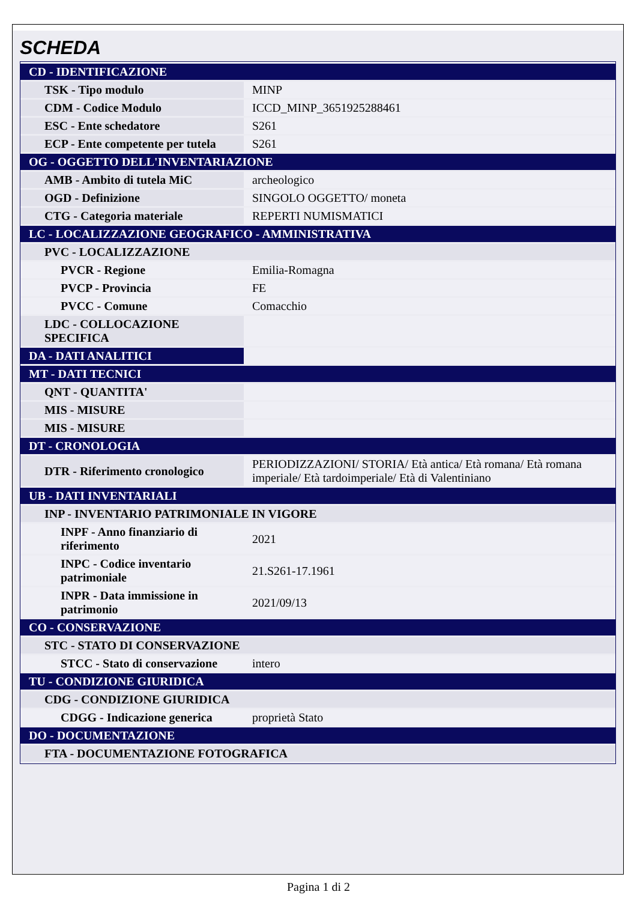SCHEDA
| CD - IDENTIFICAZIONE | |
| TSK - Tipo modulo | MINP |
| CDM - Codice Modulo | ICCD_MINP_3651925288461 |
| ESC - Ente schedatore | S261 |
| ECP - Ente competente per tutela | S261 |
| OG - OGGETTO DELL'INVENTARIAZIONE | |
| AMB - Ambito di tutela MiC | archeologico |
| OGD - Definizione | SINGOLO OGGETTO/ moneta |
| CTG - Categoria materiale | REPERTI NUMISMATICI |
| LC - LOCALIZZAZIONE GEOGRAFICO - AMMINISTRATIVA | |
| PVC - LOCALIZZAZIONE | |
| PVCR - Regione | Emilia-Romagna |
| PVCP - Provincia | FE |
| PVCC - Comune | Comacchio |
| LDC - COLLOCAZIONE SPECIFICA | |
| DA - DATI ANALITICI | |
| MT - DATI TECNICI | |
| QNT - QUANTITA' | |
| MIS - MISURE | |
| MIS - MISURE | |
| DT - CRONOLOGIA | |
| DTR - Riferimento cronologico | PERIODIZZAZIONI/ STORIA/ Età antica/ Età romana/ Età romana imperiale/ Età tardoimperiale/ Età di Valentiniano |
| UB - DATI INVENTARIALI | |
| INP - INVENTARIO PATRIMONIALE IN VIGORE | |
| INPF - Anno finanziario di riferimento | 2021 |
| INPC - Codice inventario patrimoniale | 21.S261-17.1961 |
| INPR - Data immissione in patrimonio | 2021/09/13 |
| CO - CONSERVAZIONE | |
| STC - STATO DI CONSERVAZIONE | |
| STCC - Stato di conservazione | intero |
| TU - CONDIZIONE GIURIDICA | |
| CDG - CONDIZIONE GIURIDICA | |
| CDGG - Indicazione generica | proprietà Stato |
| DO - DOCUMENTAZIONE | |
| FTA - DOCUMENTAZIONE FOTOGRAFICA | |
Pagina 1 di 2